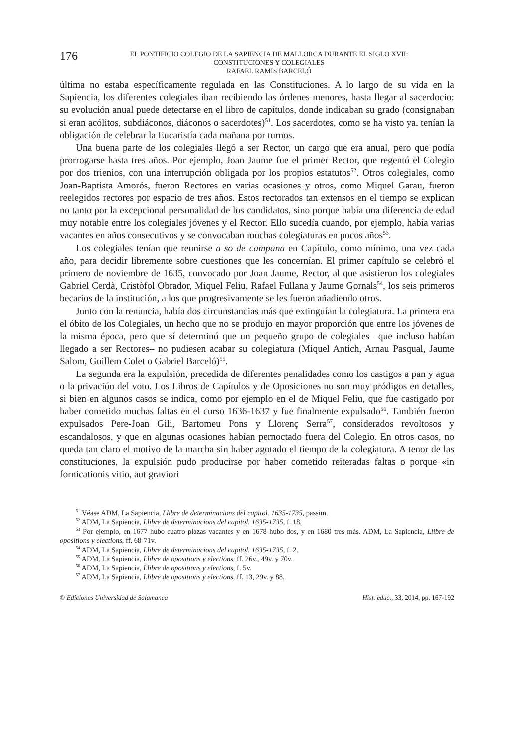176
EL PONTIFICIO COLEGIO DE LA SAPIENCIA DE MALLORCA DURANTE EL SIGLO XVII:
CONSTITUCIONES Y COLEGIALES
RAFAEL RAMIS BARCELÓ
última no estaba específicamente regulada en las Constituciones. A lo largo de su vida en la Sapiencia, los diferentes colegiales iban recibiendo las órdenes menores, hasta llegar al sacerdocio: su evolución anual puede detectarse en el libro de capítulos, donde indicaban su grado (consignaban si eran acólitos, subdiáconos, diáconos o sacerdotes)<sup>51</sup>. Los sacerdotes, como se ha visto ya, tenían la obligación de celebrar la Eucaristía cada mañana por turnos.
Una buena parte de los colegiales llegó a ser Rector, un cargo que era anual, pero que podía prorrogarse hasta tres años. Por ejemplo, Joan Jaume fue el primer Rector, que regentó el Colegio por dos trienios, con una interrupción obligada por los propios estatutos<sup>52</sup>. Otros colegiales, como Joan-Baptista Amorós, fueron Rectores en varias ocasiones y otros, como Miquel Garau, fueron reelegidos rectores por espacio de tres años. Estos rectorados tan extensos en el tiempo se explican no tanto por la excepcional personalidad de los candidatos, sino porque había una diferencia de edad muy notable entre los colegiales jóvenes y el Rector. Ello sucedía cuando, por ejemplo, había varias vacantes en años consecutivos y se convocaban muchas colegiaturas en pocos años<sup>53</sup>.
Los colegiales tenían que reunirse a so de campana en Capítulo, como mínimo, una vez cada año, para decidir libremente sobre cuestiones que les concernían. El primer capítulo se celebró el primero de noviembre de 1635, convocado por Joan Jaume, Rector, al que asistieron los colegiales Gabriel Cerdà, Cristòfol Obrador, Miquel Feliu, Rafael Fullana y Jaume Gornals<sup>54</sup>, los seis primeros becarios de la institución, a los que progresivamente se les fueron añadiendo otros.
Junto con la renuncia, había dos circunstancias más que extinguían la colegiatura. La primera era el óbito de los Colegiales, un hecho que no se produjo en mayor proporción que entre los jóvenes de la misma época, pero que sí determinó que un pequeño grupo de colegiales –que incluso habían llegado a ser Rectores– no pudiesen acabar su colegiatura (Miquel Antich, Arnau Pasqual, Jaume Salom, Guillem Colet o Gabriel Barceló)<sup>55</sup>.
La segunda era la expulsión, precedida de diferentes penalidades como los castigos a pan y agua o la privación del voto. Los Libros de Capítulos y de Oposiciones no son muy pródigos en detalles, si bien en algunos casos se indica, como por ejemplo en el de Miquel Feliu, que fue castigado por haber cometido muchas faltas en el curso 1636-1637 y fue finalmente expulsado<sup>56</sup>. También fueron expulsados Pere-Joan Gili, Bartomeu Pons y Llorenç Serra<sup>57</sup>, considerados revoltosos y escandalosos, y que en algunas ocasiones habían pernoctado fuera del Colegio. En otros casos, no queda tan claro el motivo de la marcha sin haber agotado el tiempo de la colegiatura. A tenor de las constituciones, la expulsión pudo producirse por haber cometido reiteradas faltas o porque «in fornicationis vitio, aut graviori
<sup>51</sup> Véase ADM, La Sapiencia, Llibre de determinacions del capitol. 1635-1735, passim.
<sup>52</sup> ADM, La Sapiencia, Llibre de determinacions del capitol. 1635-1735, f. 18.
<sup>53</sup> Por ejemplo, en 1677 hubo cuatro plazas vacantes y en 1678 hubo dos, y en 1680 tres más. ADM, La Sapiencia, Llibre de opositions y elections, ff. 68-71v.
<sup>54</sup> ADM, La Sapiencia, Llibre de determinacions del capitol. 1635-1735, f. 2.
<sup>55</sup> ADM, La Sapiencia, Llibre de opositions y elections, ff. 26v., 49v. y 70v.
<sup>56</sup> ADM, La Sapiencia, Llibre de opositions y elections, f. 5v.
<sup>57</sup> ADM, La Sapiencia, Llibre de opositions y elections, ff. 13, 29v. y 88.
© Ediciones Universidad de Salamanca Hist. educ., 33, 2014, pp. 167-192